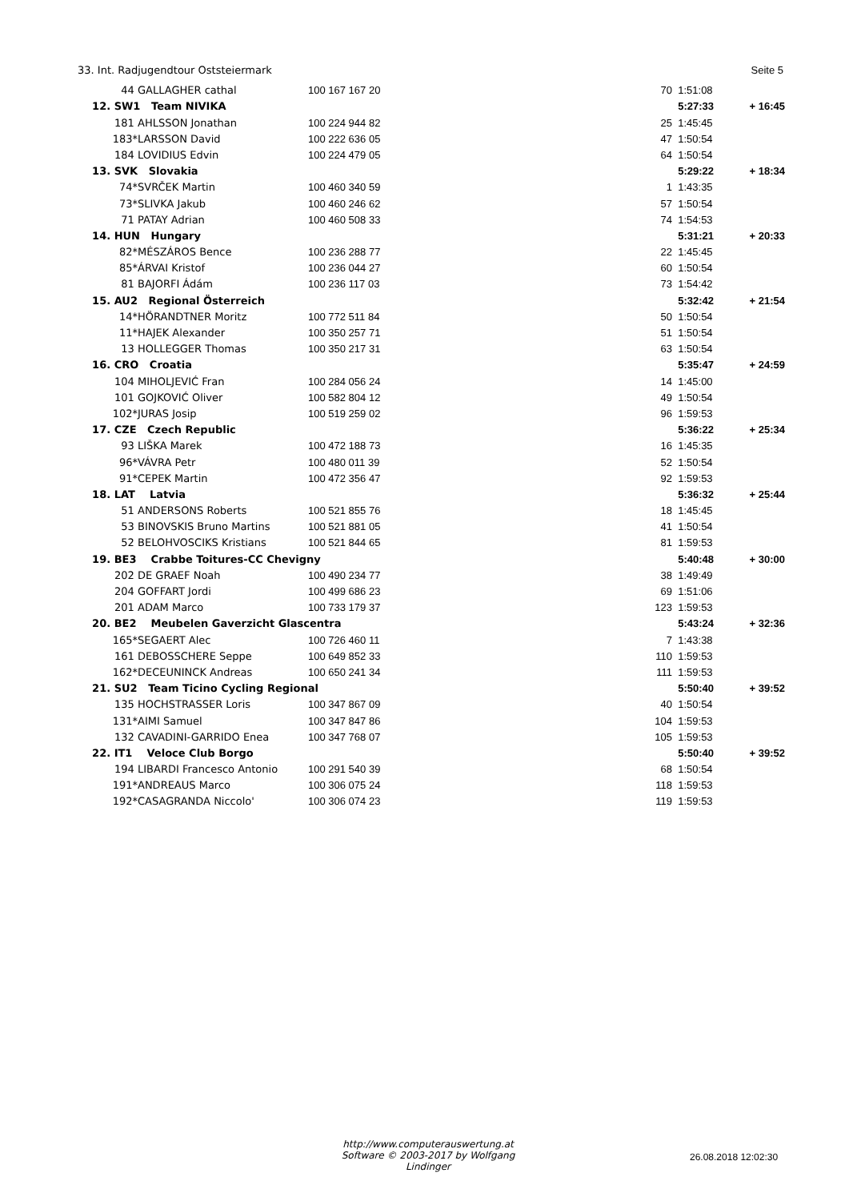33. Int. Radjugendtour Oststeiermark Seite 5
| 44 | GALLAGHER cathal | 100 167 167 20 | 70 | 1:51:08 | |
| 12. SW1 Team NIVIKA | | | | 5:27:33 | + 16:45 |
| 181 | AHLSSON Jonathan | 100 224 944 82 | 25 | 1:45:45 | |
| 183* | LARSSON David | 100 222 636 05 | 47 | 1:50:54 | |
| 184 | LOVIDIUS Edvin | 100 224 479 05 | 64 | 1:50:54 | |
| 13. SVK Slovakia | | | | 5:29:22 | + 18:34 |
| 74* | SVRČEK Martin | 100 460 340 59 | 1 | 1:43:35 | |
| 73* | SLIVKA Jakub | 100 460 246 62 | 57 | 1:50:54 | |
| 71 | PATAY Adrian | 100 460 508 33 | 74 | 1:54:53 | |
| 14. HUN Hungary | | | | 5:31:21 | + 20:33 |
| 82* | MÉSZÁROS Bence | 100 236 288 77 | 22 | 1:45:45 | |
| 85* | ÁRVAI Kristof | 100 236 044 27 | 60 | 1:50:54 | |
| 81 | BAJORFI Ádám | 100 236 117 03 | 73 | 1:54:42 | |
| 15. AU2 Regional Österreich | | | | 5:32:42 | + 21:54 |
| 14* | HÖRANDTNER Moritz | 100 772 511 84 | 50 | 1:50:54 | |
| 11* | HAJEK Alexander | 100 350 257 71 | 51 | 1:50:54 | |
| 13 | HOLLEGGER Thomas | 100 350 217 31 | 63 | 1:50:54 | |
| 16. CRO Croatia | | | | 5:35:47 | + 24:59 |
| 104 | MIHOLJEVIĆ Fran | 100 284 056 24 | 14 | 1:45:00 | |
| 101 | GOJKOVIĆ Oliver | 100 582 804 12 | 49 | 1:50:54 | |
| 102* | JURAS Josip | 100 519 259 02 | 96 | 1:59:53 | |
| 17. CZE Czech Republic | | | | 5:36:22 | + 25:34 |
| 93 | LIŠKA Marek | 100 472 188 73 | 16 | 1:45:35 | |
| 96* | VÁVRA Petr | 100 480 011 39 | 52 | 1:50:54 | |
| 91* | CEPEK Martin | 100 472 356 47 | 92 | 1:59:53 | |
| 18. LAT Latvia | | | | 5:36:32 | + 25:44 |
| 51 | ANDERSONS Roberts | 100 521 855 76 | 18 | 1:45:45 | |
| 53 | BINOVSKIS Bruno Martins | 100 521 881 05 | 41 | 1:50:54 | |
| 52 | BELOHVOSCIKS Kristians | 100 521 844 65 | 81 | 1:59:53 | |
| 19. BE3 Crabbe Toitures-CC Chevigny | | | | 5:40:48 | + 30:00 |
| 202 | DE GRAEF Noah | 100 490 234 77 | 38 | 1:49:49 | |
| 204 | GOFFART Jordi | 100 499 686 23 | 69 | 1:51:06 | |
| 201 | ADAM Marco | 100 733 179 37 | 123 | 1:59:53 | |
| 20. BE2 Meubelen Gaverzicht Glascentra | | | | 5:43:24 | + 32:36 |
| 165* | SEGAERT Alec | 100 726 460 11 | 7 | 1:43:38 | |
| 161 | DEBOSSCHERE Seppe | 100 649 852 33 | 110 | 1:59:53 | |
| 162* | DECEUNINCK Andreas | 100 650 241 34 | 111 | 1:59:53 | |
| 21. SU2 Team Ticino Cycling Regional | | | | 5:50:40 | + 39:52 |
| 135 | HOCHSTRASSER Loris | 100 347 867 09 | 40 | 1:50:54 | |
| 131* | AIMI Samuel | 100 347 847 86 | 104 | 1:59:53 | |
| 132 | CAVADINI-GARRIDO Enea | 100 347 768 07 | 105 | 1:59:53 | |
| 22. IT1 Veloce Club Borgo | | | | 5:50:40 | + 39:52 |
| 194 | LIBARDI Francesco Antonio | 100 291 540 39 | 68 | 1:50:54 | |
| 191* | ANDREAUS Marco | 100 306 075 24 | 118 | 1:59:53 | |
| 192* | CASAGRANDA Niccolo' | 100 306 074 23 | 119 | 1:59:53 | |
http://www.computerauswertung.at
Software © 2003-2017 by Wolfgang Lindinger
26.08.2018 12:02:30